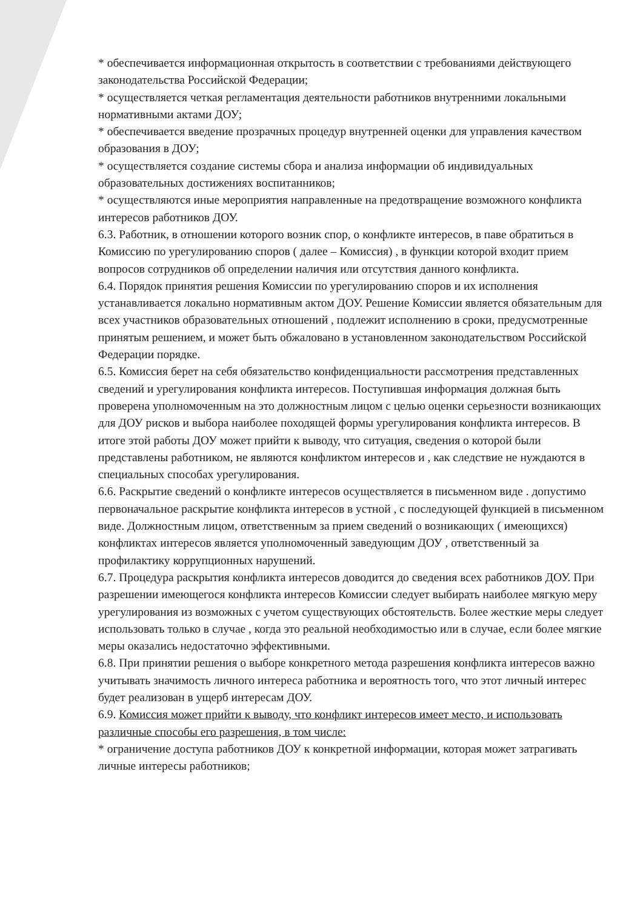* обеспечивается информационная открытость в соответствии с требованиями действующего законодательства Российской Федерации;
* осуществляется четкая регламентация деятельности работников внутренними локальными нормативными актами ДОУ;
* обеспечивается введение прозрачных процедур внутренней оценки для управления качеством образования в ДОУ;
* осуществляется создание системы сбора и анализа информации об индивидуальных образовательных достижениях воспитанников;
* осуществляются иные мероприятия направленные на предотвращение возможного конфликта интересов работников ДОУ.
6.3. Работник, в отношении которого возник спор, о конфликте интересов, в паве обратиться в Комиссию по урегулированию споров ( далее – Комиссия) , в функции которой входит прием вопросов сотрудников об определении наличия или отсутствия данного конфликта.
6.4. Порядок принятия решения Комиссии по урегулированию споров и их исполнения устанавливается локально нормативным актом ДОУ. Решение Комиссии является обязательным для всех участников образовательных отношений , подлежит исполнению в сроки, предусмотренные принятым решением, и может быть обжаловано в установленном законодательством Российской Федерации порядке.
6.5. Комиссия берет на себя обязательство конфиденциальности рассмотрения представленных сведений и урегулирования конфликта интересов. Поступившая информация должная быть проверена уполномоченным на это должностным лицом с целью оценки серьезности возникающих для ДОУ рисков и выбора наиболее походящей формы урегулирования конфликта интересов. В итоге этой работы ДОУ может прийти к выводу, что ситуация, сведения о которой были представлены работником, не являются конфликтом интересов и , как следствие не нуждаются в специальных способах урегулирования.
6.6. Раскрытие сведений о конфликте интересов осуществляется в письменном виде . допустимо первоначальное раскрытие конфликта интересов в устной , с последующей функцией в письменном виде. Должностным лицом, ответственным за прием сведений о возникающих ( имеющихся) конфликтах интересов является уполномоченный заведующим ДОУ , ответственный за профилактику коррупционных нарушений.
6.7. Процедура раскрытия конфликта интересов доводится до сведения всех работников ДОУ. При разрешении имеющегося конфликта интересов Комиссии следует выбирать наиболее мягкую меру урегулирования из возможных с учетом существующих обстоятельств. Более жесткие меры следует использовать только в случае , когда это реальной необходимостью или в случае, если более мягкие меры оказались недостаточно эффективными.
6.8. При принятии решения о выборе конкретного метода разрешения конфликта интересов важно учитывать значимость личного интереса работника и вероятность того, что этот личный интерес будет реализован в ущерб интересам ДОУ.
6.9. Комиссия может прийти к выводу, что конфликт интересов имеет место, и использовать различные способы его разрешения, в том числе:
* ограничение доступа работников ДОУ к конкретной информации, которая может затрагивать личные интересы работников;